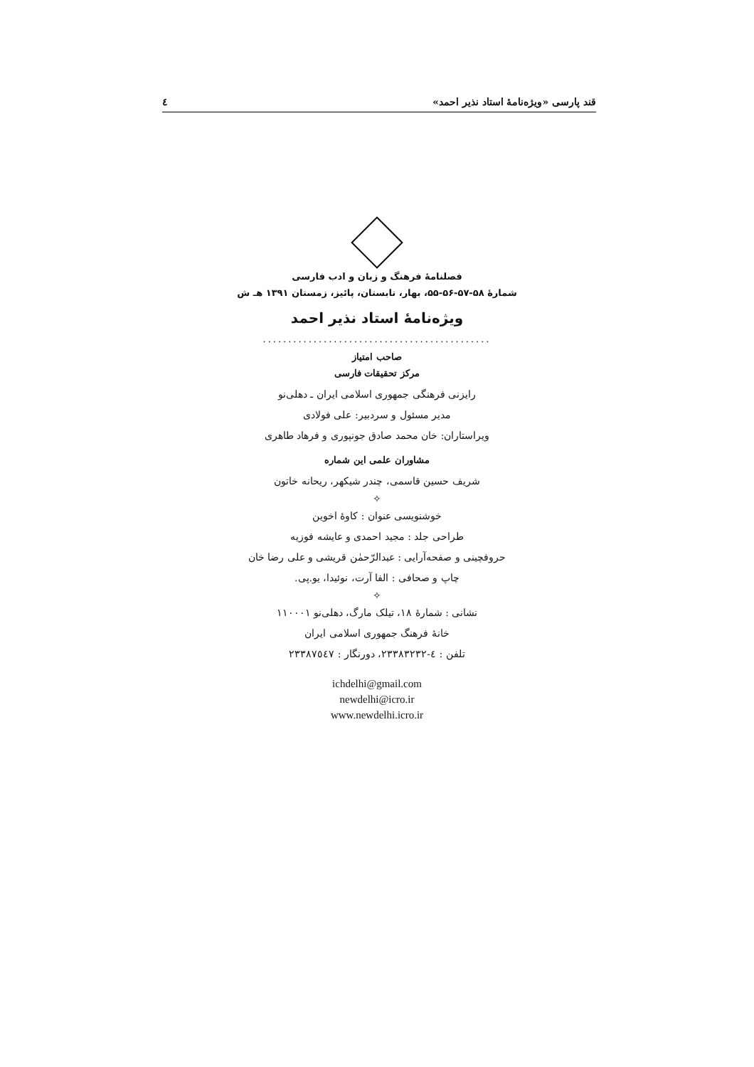قند پارسی «ویژه‌نامهٔ استاد نذیر احمد» ٤
فصلنامهٔ فرهنگ و زبان و ادب فارسی
شمارهٔ ۵۸-۵۷-۵۶-۵۵، بهار، تابستان، پائیز، زمستان ۱۳۹۱ هـ ش
ویژه‌نامهٔ استاد نذیر احمد
.............................................
صاحب امتیاز
مرکز تحقیقات فارسی
رایزنی فرهنگی جمهوری اسلامی ایران ـ دهلی‌نو
مدیر مسئول و سردبیر: علی فولادی
ویراستاران: خان محمد صادق جونپوری و فرهاد طاهری
مشاوران علمی این شماره
شریف حسین قاسمی، چندر شیکهر، ریحانه خاتون
✧
خوشنویسی عنوان : کاوهٔ اخوین
طراحی جلد : مجید احمدی و عایشه فوزیه
حروفچینی و صفحه‌آرایی : عبدالرّحمٰن قریشی و علی رضا خان
چاپ و صحافی : الفا آرت، نوئیدا، یو.پی.
✧
نشانی : شمارهٔ ۱۸، تیلک مارگ، دهلی‌نو ۱۱۰۰۰۱
خانهٔ فرهنگ جمهوری اسلامی ایران
تلفن : ٤-۲۳۳۸۳۲۳۲، دورنگار : ۲۳۳۸۷٥٤۷
ichdelhi@gmail.com
newdelhi@icro.ir
www.newdelhi.icro.ir